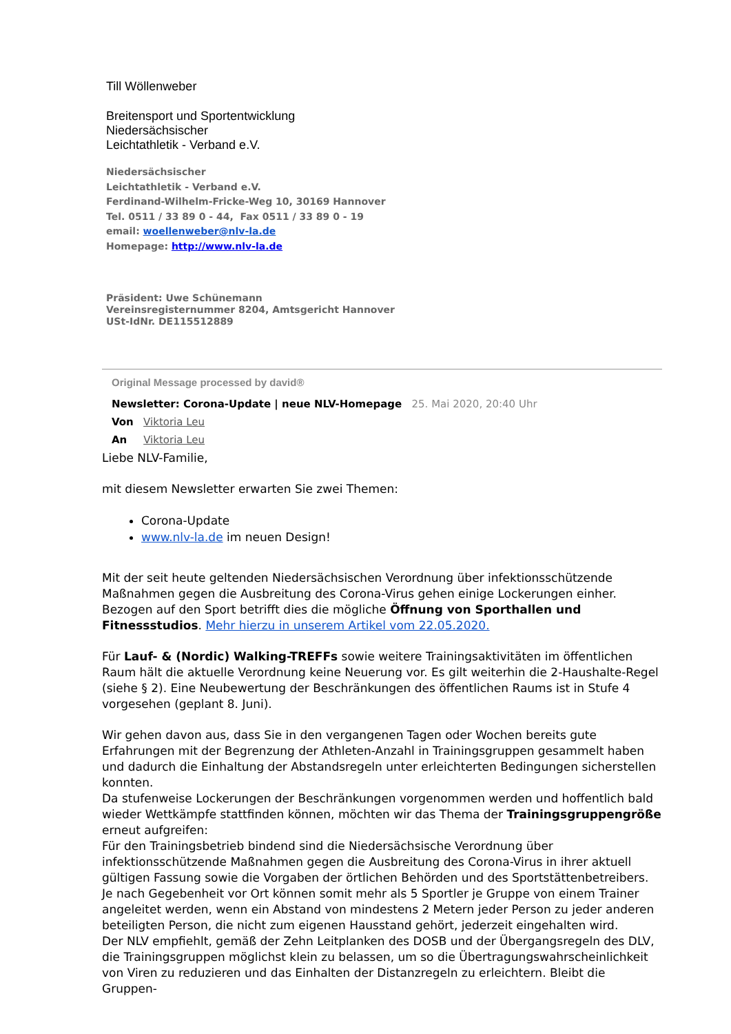Till Wöllenweber
Breitensport und Sportentwicklung
Niedersächsischer
Leichtathletik - Verband e.V.
Niedersächsischer
Leichtathletik - Verband e.V.
Ferdinand-Wilhelm-Fricke-Weg 10, 30169 Hannover
Tel. 0511 / 33 89 0 - 44, Fax 0511 / 33 89 0 - 19
email: woellenweber@nlv-la.de
Homepage: http://www.nlv-la.de
Präsident: Uwe Schünemann
Vereinsregisternummer 8204, Amtsgericht Hannover
USt-IdNr. DE115512889
Original Message processed by david®
Newsletter: Corona-Update | neue NLV-Homepage 25. Mai 2020, 20:40 Uhr
Von Viktoria Leu
An Viktoria Leu
Liebe NLV-Familie,
mit diesem Newsletter erwarten Sie zwei Themen:
Corona-Update
www.nlv-la.de im neuen Design!
Mit der seit heute geltenden Niedersächsischen Verordnung über infektionsschützende Maßnahmen gegen die Ausbreitung des Corona-Virus gehen einige Lockerungen einher. Bezogen auf den Sport betrifft dies die mögliche Öffnung von Sporthallen und Fitnessstudios. Mehr hierzu in unserem Artikel vom 22.05.2020.
Für Lauf- & (Nordic) Walking-TREFFs sowie weitere Trainingsaktivitäten im öffentlichen Raum hält die aktuelle Verordnung keine Neuerung vor. Es gilt weiterhin die 2-Haushalte-Regel (siehe § 2). Eine Neubewertung der Beschränkungen des öffentlichen Raums ist in Stufe 4 vorgesehen (geplant 8. Juni).
Wir gehen davon aus, dass Sie in den vergangenen Tagen oder Wochen bereits gute Erfahrungen mit der Begrenzung der Athleten-Anzahl in Trainingsgruppen gesammelt haben und dadurch die Einhaltung der Abstandsregeln unter erleichterten Bedingungen sicherstellen konnten.
Da stufenweise Lockerungen der Beschränkungen vorgenommen werden und hoffentlich bald wieder Wettkämpfe stattfinden können, möchten wir das Thema der Trainingsgruppengröße erneut aufgreifen:
Für den Trainingsbetrieb bindend sind die Niedersächsische Verordnung über infektionsschützende Maßnahmen gegen die Ausbreitung des Corona-Virus in ihrer aktuell gültigen Fassung sowie die Vorgaben der örtlichen Behörden und des Sportstättenbetreibers. Je nach Gegebenheit vor Ort können somit mehr als 5 Sportler je Gruppe von einem Trainer angeleitet werden, wenn ein Abstand von mindestens 2 Metern jeder Person zu jeder anderen beteiligten Person, die nicht zum eigenen Hausstand gehört, jederzeit eingehalten wird.
Der NLV empfiehlt, gemäß der Zehn Leitplanken des DOSB und der Übergangsregeln des DLV, die Trainingsgruppen möglichst klein zu belassen, um so die Übertragungswahrscheinlichkeit von Viren zu reduzieren und das Einhalten der Distanzregeln zu erleichtern. Bleibt die Gruppen-